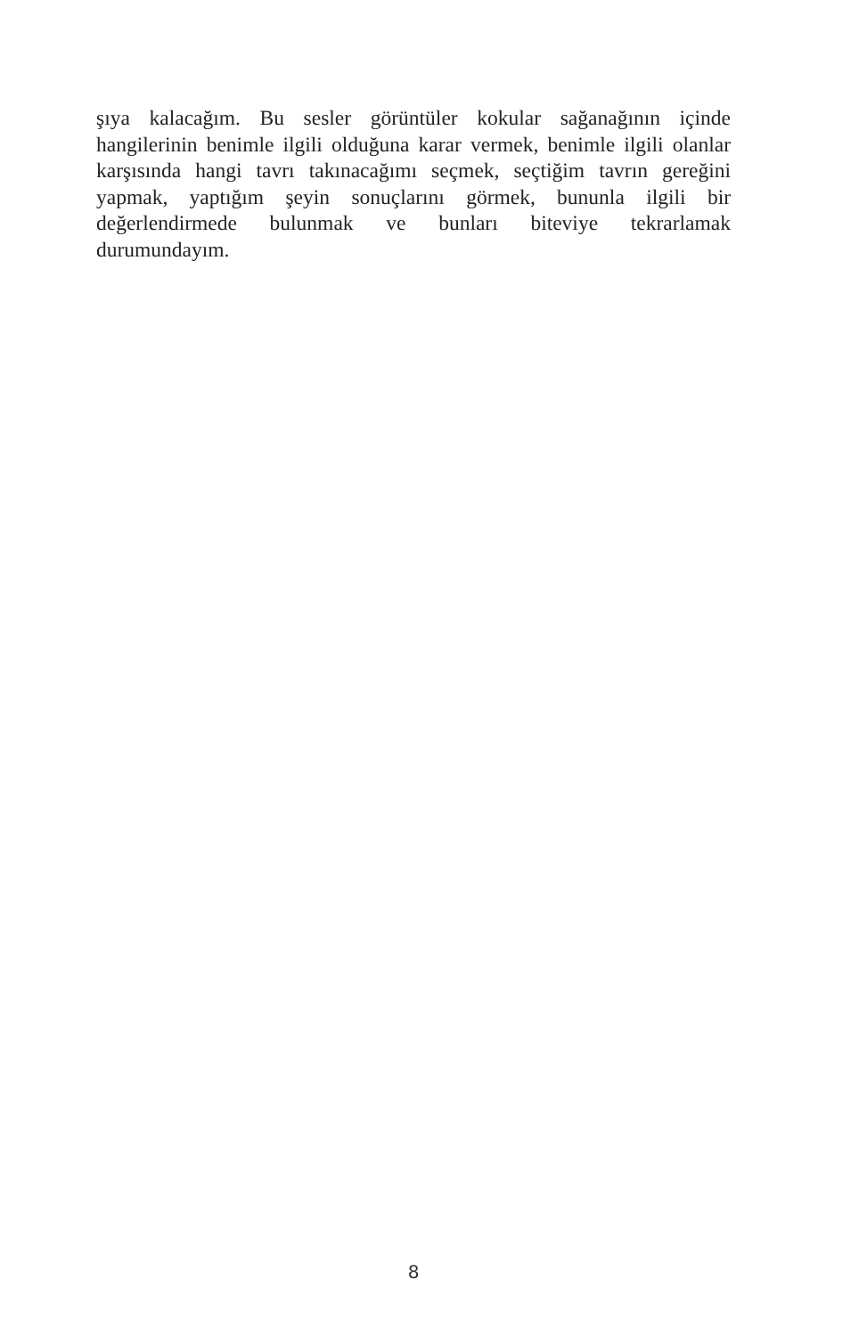şıya kalacağım. Bu sesler görüntüler kokular sağanağının içinde hangilerinin benimle ilgili olduğuna karar vermek, benimle ilgili olanlar karşısında hangi tavrı takınacağımı seçmek, seçtiğim tavrın gereğini yapmak, yaptığım şeyin sonuçlarını görmek, bununla ilgili bir değerlendirmede bulunmak ve bunları biteviye tekrarlamak durumundayım.
8